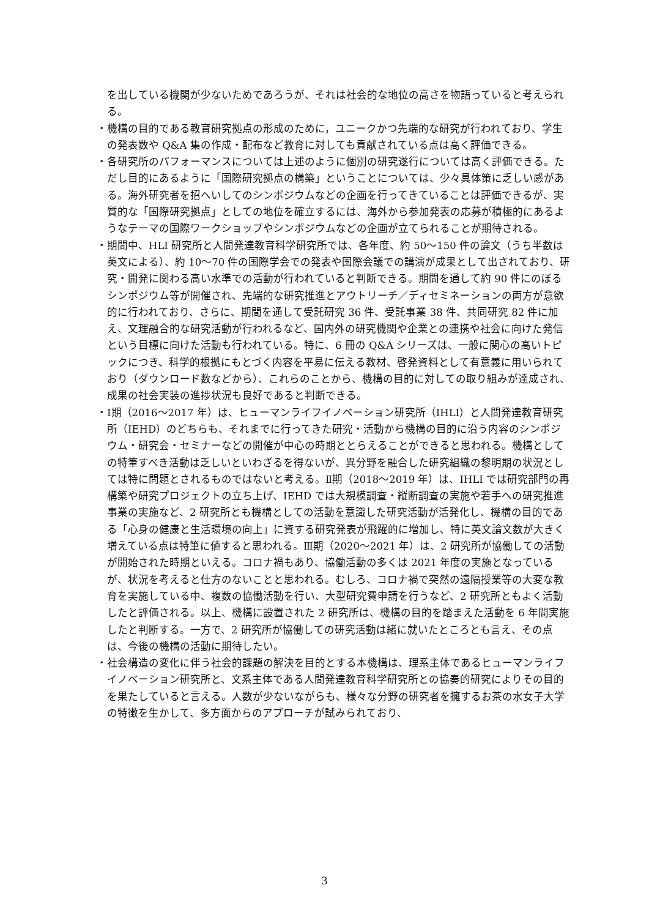を出している機関が少ないためであろうが、それは社会的な地位の高さを物語っていると考えられる。
・機構の目的である教育研究拠点の形成のために，ユニークかつ先端的な研究が行われており、学生の発表数や Q&A 集の作成・配布など教育に対しても貢献されている点は高く評価できる。
・各研究所のパフォーマンスについては上述のように個別の研究遂行については高く評価できる。ただし目的にあるように「国際研究拠点の構築」ということについては、少々具体策に乏しい感がある。海外研究者を招へいしてのシンポジウムなどの企画を行ってきていることは評価できるが、実質的な「国際研究拠点」としての地位を確立するには、海外から参加発表の応募が積極的にあるようなテーマの国際ワークショップやシンポジウムなどの企画が立てられることが期待される。
・期間中、HLI 研究所と人間発達教育科学研究所では、各年度、約 50～150 件の論文（うち半数は英文による）、約 10～70 件の国際学会での発表や国際会議での講演が成果として出されており、研究・開発に関わる高い水準での活動が行われていると判断できる。期間を通して約 90 件にのぼるシンポジウム等が開催され、先端的な研究推進とアウトリーチ／ディセミネーションの両方が意欲的に行われており、さらに、期間を通して受託研究 36 件、受託事業 38 件、共同研究 82 件に加え、文理融合的な研究活動が行われるなど、国内外の研究機関や企業との連携や社会に向けた発信という目標に向けた活動も行われている。特に、6 冊の Q&A シリーズは、一般に関心の高いトピックにつき、科学的根拠にもとづく内容を平易に伝える教材、啓発資料として有意義に用いられており（ダウンロード数などから）、これらのことから、機構の目的に対しての取り組みが達成され、成果の社会実装の進捗状況も良好であると判断できる。
・Ⅰ期（2016～2017 年）は、ヒューマンライフイノベーション研究所（IHLI）と人間発達教育研究所（IEHD）のどちらも、それまでに行ってきた研究・活動から機構の目的に沿う内容のシンポジウム・研究会・セミナーなどの開催が中心の時期ととらえることができると思われる。機構としての特筆すべき活動は乏しいといわざるを得ないが、異分野を融合した研究組織の黎明期の状況としては特に問題とされるものではないと考える。Ⅱ期（2018～2019 年）は、IHLI では研究部門の再構築や研究プロジェクトの立ち上げ、IEHD では大規模調査・縦断調査の実施や若手への研究推進事業の実施など、2 研究所とも機構としての活動を意識した研究活動が活発化し、機構の目的である「心身の健康と生活環境の向上」に資する研究発表が飛躍的に増加し、特に英文論文数が大きく増えている点は特筆に値すると思われる。Ⅲ期（2020～2021 年）は、2 研究所が協働しての活動が開始された時期といえる。コロナ禍もあり、協働活動の多くは 2021 年度の実施となっているが、状況を考えると仕方のないことと思われる。むしろ、コロナ禍で突然の遠隔授業等の大変な教育を実施している中、複数の協働活動を行い、大型研究費申請を行うなど、2 研究所ともよく活動したと評価される。以上、機構に設置された 2 研究所は、機構の目的を踏まえた活動を 6 年間実施したと判断する。一方で、2 研究所が協働しての研究活動は緒に就いたところとも言え、その点は、今後の機構の活動に期待したい。
・社会構造の変化に伴う社会的課題の解決を目的とする本機構は、理系主体であるヒューマンライフイノベーション研究所と、文系主体である人間発達教育科学研究所との協奏的研究によりその目的を果たしていると言える。人数が少ないながらも、様々な分野の研究者を擁するお茶の水女子大学の特徴を生かして、多方面からのアプローチが試みられており、
3